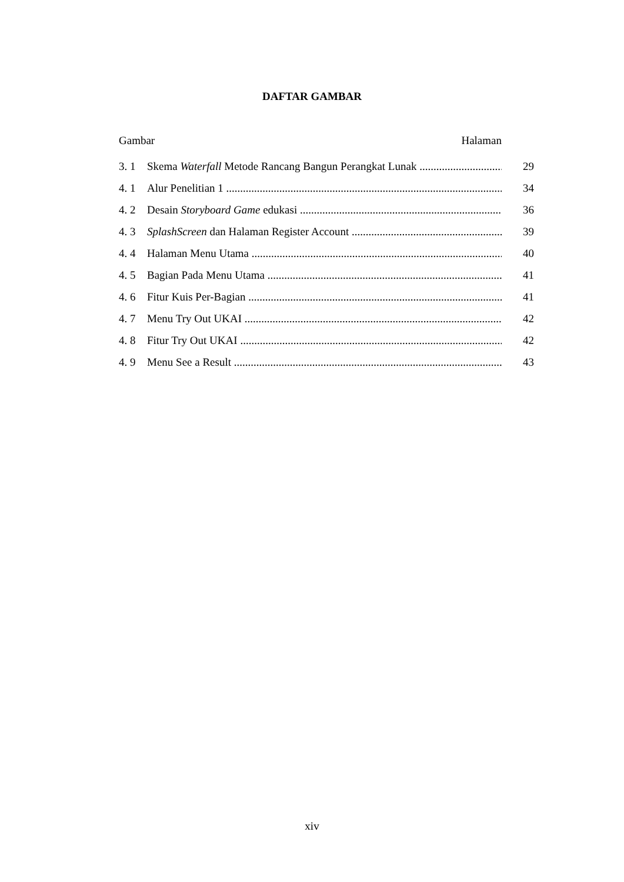DAFTAR GAMBAR
Gambar Halaman
3. 1 Skema Waterfall Metode Rancang Bangun Perangkat Lunak 29
4. 1 Alur Penelitian 1 34
4. 2 Desain Storyboard Game edukasi 36
4. 3 SplashScreen dan Halaman Register Account 39
4. 4 Halaman Menu Utama 40
4. 5 Bagian Pada Menu Utama 41
4. 6 Fitur Kuis Per-Bagian 41
4. 7 Menu Try Out UKAI 42
4. 8 Fitur Try Out UKAI 42
4. 9 Menu See a Result 43
xiv